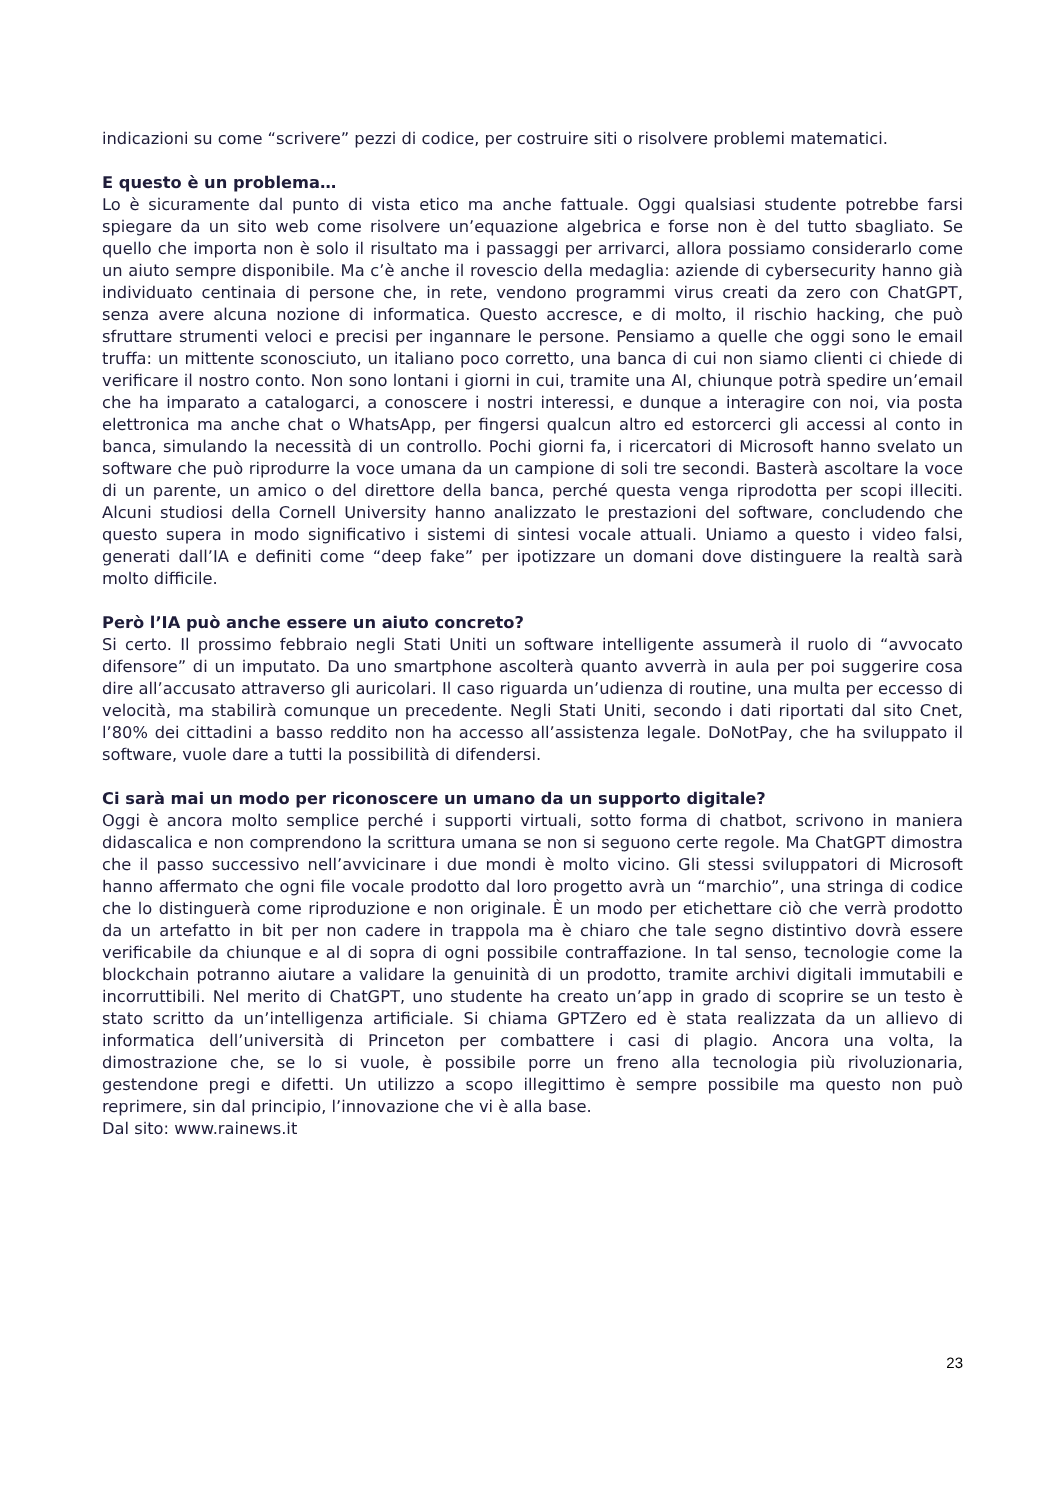indicazioni su come “scrivere” pezzi di codice, per costruire siti o risolvere problemi matematici.
E questo è un problema…
Lo è sicuramente dal punto di vista etico ma anche fattuale. Oggi qualsiasi studente potrebbe farsi spiegare da un sito web come risolvere un’equazione algebrica e forse non è del tutto sbagliato. Se quello che importa non è solo il risultato ma i passaggi per arrivarci, allora possiamo considerarlo come un aiuto sempre disponibile. Ma c’è anche il rovescio della medaglia: aziende di cybersecurity hanno già individuato centinaia di persone che, in rete, vendono programmi virus creati da zero con ChatGPT, senza avere alcuna nozione di informatica. Questo accresce, e di molto, il rischio hacking, che può sfruttare strumenti veloci e precisi per ingannare le persone. Pensiamo a quelle che oggi sono le email truffa: un mittente sconosciuto, un italiano poco corretto, una banca di cui non siamo clienti ci chiede di verificare il nostro conto. Non sono lontani i giorni in cui, tramite una AI, chiunque potrà spedire un’email che ha imparato a catalogarci, a conoscere i nostri interessi, e dunque a interagire con noi, via posta elettronica ma anche chat o WhatsApp, per fingersi qualcun altro ed estorcerci gli accessi al conto in banca, simulando la necessità di un controllo. Pochi giorni fa, i ricercatori di Microsoft hanno svelato un software che può riprodurre la voce umana da un campione di soli tre secondi. Basterà ascoltare la voce di un parente, un amico o del direttore della banca, perché questa venga riprodotta per scopi illeciti. Alcuni studiosi della Cornell University hanno analizzato le prestazioni del software, concludendo che questo supera in modo significativo i sistemi di sintesi vocale attuali. Uniamo a questo i video falsi, generati dall’IA e definiti come “deep fake” per ipotizzare un domani dove distinguere la realtà sarà molto difficile.
Però l’IA può anche essere un aiuto concreto?
Si certo. Il prossimo febbraio negli Stati Uniti un software intelligente assumerà il ruolo di “avvocato difensore” di un imputato. Da uno smartphone ascolterà quanto avverrà in aula per poi suggerire cosa dire all’accusato attraverso gli auricolari. Il caso riguarda un’udienza di routine, una multa per eccesso di velocità, ma stabilirà comunque un precedente. Negli Stati Uniti, secondo i dati riportati dal sito Cnet, l’80% dei cittadini a basso reddito non ha accesso all’assistenza legale. DoNotPay, che ha sviluppato il software, vuole dare a tutti la possibilità di difendersi.
Ci sarà mai un modo per riconoscere un umano da un supporto digitale?
Oggi è ancora molto semplice perché i supporti virtuali, sotto forma di chatbot, scrivono in maniera didascalica e non comprendono la scrittura umana se non si seguono certe regole. Ma ChatGPT dimostra che il passo successivo nell’avvicinare i due mondi è molto vicino. Gli stessi sviluppatori di Microsoft hanno affermato che ogni file vocale prodotto dal loro progetto avrà un “marchio”, una stringa di codice che lo distinguerà come riproduzione e non originale. È un modo per etichettare ciò che verrà prodotto da un artefatto in bit per non cadere in trappola ma è chiaro che tale segno distintivo dovrà essere verificabile da chiunque e al di sopra di ogni possibile contraffazione. In tal senso, tecnologie come la blockchain potranno aiutare a validare la genuinità di un prodotto, tramite archivi digitali immutabili e incorruttibili. Nel merito di ChatGPT, uno studente ha creato un’app in grado di scoprire se un testo è stato scritto da un’intelligenza artificiale. Si chiama GPTZero ed è stata realizzata da un allievo di informatica dell’università di Princeton per combattere i casi di plagio. Ancora una volta, la dimostrazione che, se lo si vuole, è possibile porre un freno alla tecnologia più rivoluzionaria, gestendone pregi e difetti. Un utilizzo a scopo illegittimo è sempre possibile ma questo non può reprimere, sin dal principio, l’innovazione che vi è alla base.
Dal sito: www.rainews.it
23